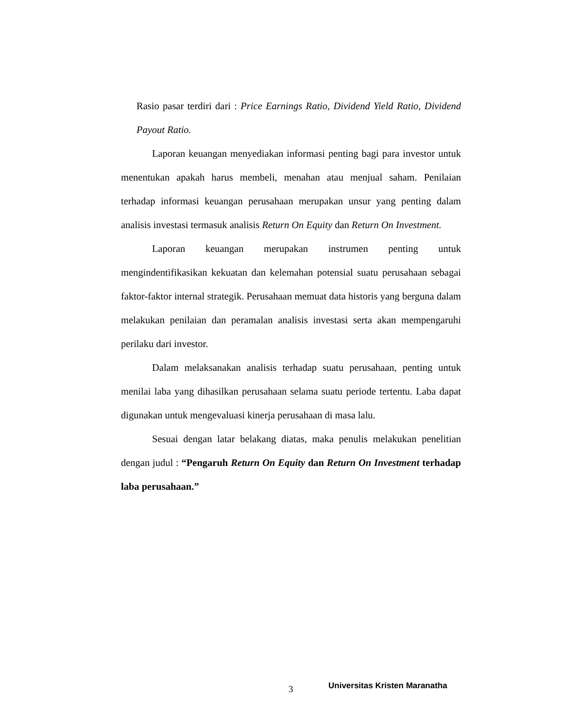Rasio pasar terdiri dari : Price Earnings Ratio, Dividend Yield Ratio, Dividend Payout Ratio.
Laporan keuangan menyediakan informasi penting bagi para investor untuk menentukan apakah harus membeli, menahan atau menjual saham. Penilaian terhadap informasi keuangan perusahaan merupakan unsur yang penting dalam analisis investasi termasuk analisis Return On Equity dan Return On Investment.
Laporan keuangan merupakan instrumen penting untuk mengindentifikasikan kekuatan dan kelemahan potensial suatu perusahaan sebagai faktor-faktor internal strategik. Perusahaan memuat data historis yang berguna dalam melakukan penilaian dan peramalan analisis investasi serta akan mempengaruhi perilaku dari investor.
Dalam melaksanakan analisis terhadap suatu perusahaan, penting untuk menilai laba yang dihasilkan perusahaan selama suatu periode tertentu. Laba dapat digunakan untuk mengevaluasi kinerja perusahaan di masa lalu.
Sesuai dengan latar belakang diatas, maka penulis melakukan penelitian dengan judul : “Pengaruh Return On Equity dan Return On Investment terhadap laba perusahaan.”
3 Universitas Kristen Maranatha